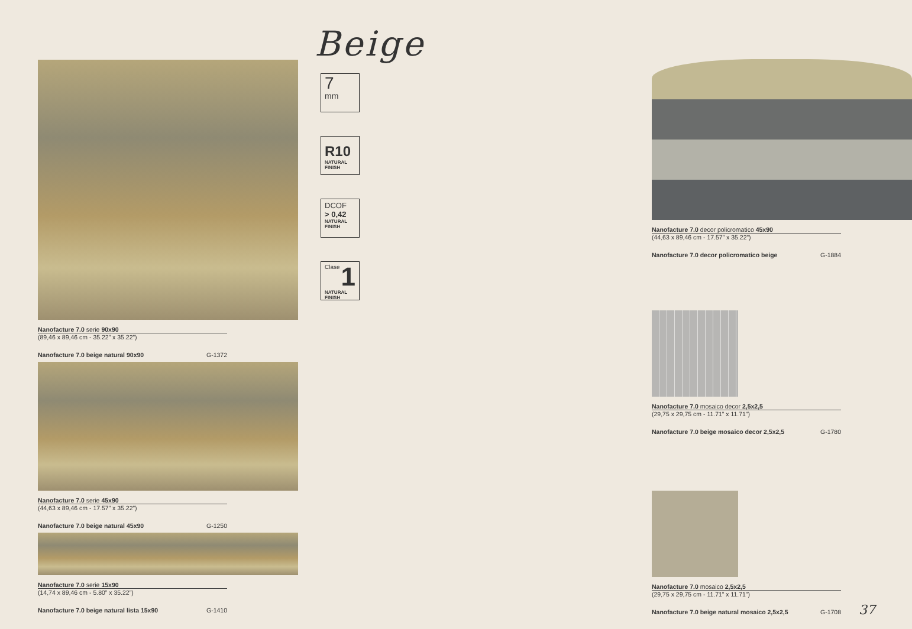Nanofacture 7.0 serie 90x90
(89,46 x 89,46 cm - 35.22” x 35.22”)
Nanofacture 7.0 beige natural 90x90 G-1372
Nanofacture 7.0 serie 45x90
(44,63 x 89,46 cm - 17.57” x 35.22”)
Nanofacture 7.0 beige natural 45x90 G-1250
Nanofacture 7.0 serie 15x90
(14,74 x 89,46 cm - 5.80” x 35.22”)
Nanofacture 7.0 beige natural lista 15x90 G-1410
Beige
7
mm
R10
NATURAL
FINISH
DCOF
> 0,42
NATURAL
FINISH
Clase 1
NATURAL
FINISH
Nanofacture 7.0 decor policromatico 45x90
(44,63 x 89,46 cm - 17.57” x 35.22”)
Nanofacture 7.0 decor policromatico beige G-1884
Nanofacture 7.0 mosaico decor 2,5x2,5
(29,75 x 29,75 cm - 11.71” x 11.71”)
Nanofacture 7.0 beige mosaico decor 2,5x2,5 G-1780
Nanofacture 7.0 mosaico 2,5x2,5
(29,75 x 29,75 cm - 11.71” x 11.71”)
Nanofacture 7.0 beige natural mosaico 2,5x2,5 G-1708
37